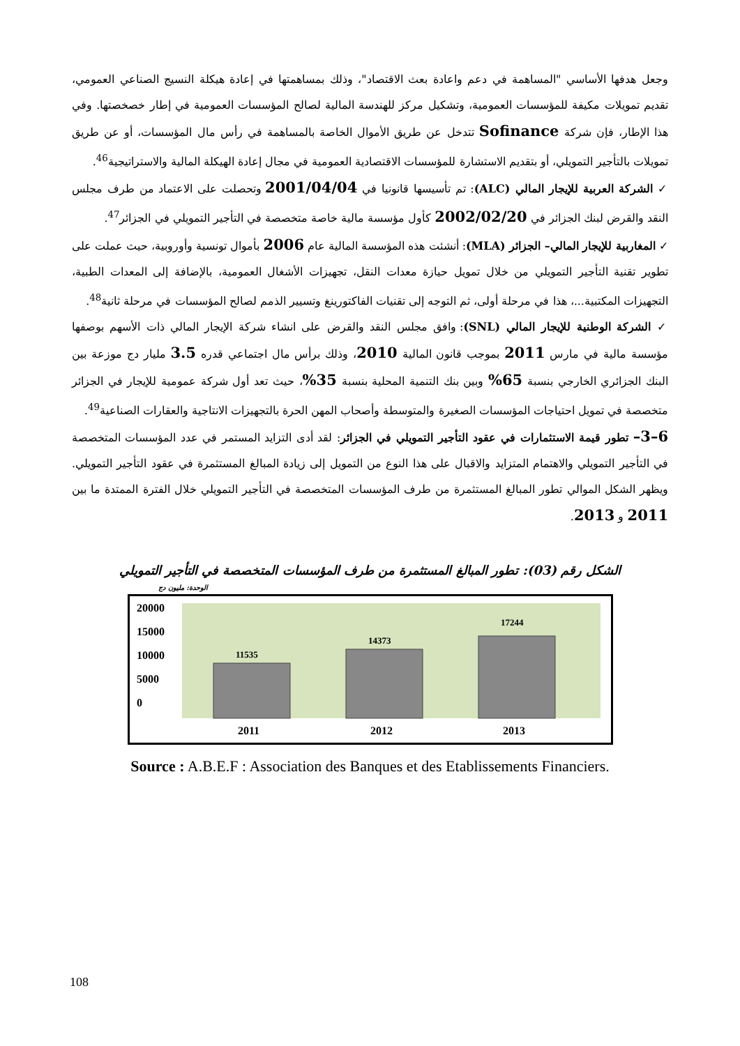وجعل هدفها الأساسي "المساهمة في دعم واعادة بعث الاقتصاد"، وذلك بمساهمتها في إعادة هيكلة النسيج الصناعي العمومي، تقديم تمويلات مكيفة للمؤسسات العمومية، وتشكيل مركز للهندسة المالية لصالح المؤسسات العمومية في إطار خصخصتها. وفي هذا الإطار، فإن شركة Sofinance تتدخل عن طريق الأموال الخاصة بالمساهمة في رأس مال المؤسسات، أو عن طريق تمويلات بالتأجير التمويلي، أو بتقديم الاستشارة للمؤسسات الاقتصادية العمومية في مجال إعادة الهيكلة المالية والاستراتيجية<sup>46</sup>.
✓ الشركة العربية للإيجار المالي (ALC): تم تأسيسها قانونيا في 2001/04/04 وتحصلت على الاعتماد من طرف مجلس النقد والقرض لبنك الجزائر في 2002/02/20 كأول مؤسسة مالية خاصة متخصصة في التأجير التمويلي في الجزائر<sup>47</sup>.
✓ المغاربية للإيجار المالي– الجزائر (MLA): أنشئت هذه المؤسسة المالية عام 2006 بأموال تونسية وأوروبية، حيث عملت على تطوير تقنية التأجير التمويلي من خلال تمويل حيازة معدات النقل، تجهيزات الأشغال العمومية، بالإضافة إلى المعدات الطبية، التجهيزات المكتبية...، هذا في مرحلة أولى، ثم التوجه إلى تقنيات الفاكتورينغ وتسيير الذمم لصالح المؤسسات في مرحلة ثانية<sup>48</sup>.
✓ الشركة الوطنية للإيجار المالي (SNL): وافق مجلس النقد والقرض على انشاء شركة الإيجار المالي ذات الأسهم بوصفها مؤسسة مالية في مارس 2011 بموجب قانون المالية 2010، وذلك برأس مال اجتماعي قدره 3.5 مليار دج موزعة بين البنك الجزائري الخارجي بنسبة 65% وبين بنك التنمية المحلية بنسبة 35%، حيث تعد أول شركة عمومية للإيجار في الجزائر متخصصة في تمويل احتياجات المؤسسات الصغيرة والمتوسطة وأصحاب المهن الحرة بالتجهيزات الانتاجية والعقارات الصناعية<sup>49</sup>.
6–3– تطور قيمة الاستثمارات في عقود التأجير التمويلي في الجزائر: لقد أدى التزايد المستمر في عدد المؤسسات المتخصصة في التأجير التمويلي والاهتمام المتزايد والاقبال على هذا النوع من التمويل إلى زيادة المبالغ المستثمرة في عقود التأجير التمويلي. ويظهر الشكل الموالي تطور المبالغ المستثمرة من طرف المؤسسات المتخصصة في التأجير التمويلي خلال الفترة الممتدة ما بين 2011 و 2013.
الشكل رقم (03): تطور المبالغ المستثمرة من طرف المؤسسات المتخصصة في التأجير التمويلي
الوحدة: مليون دج
20000
15000
10000
5000
0
11535
14373
17244
2011
2012
2013
Source : A.B.E.F : Association des Banques et des Etablissements Financiers.
108